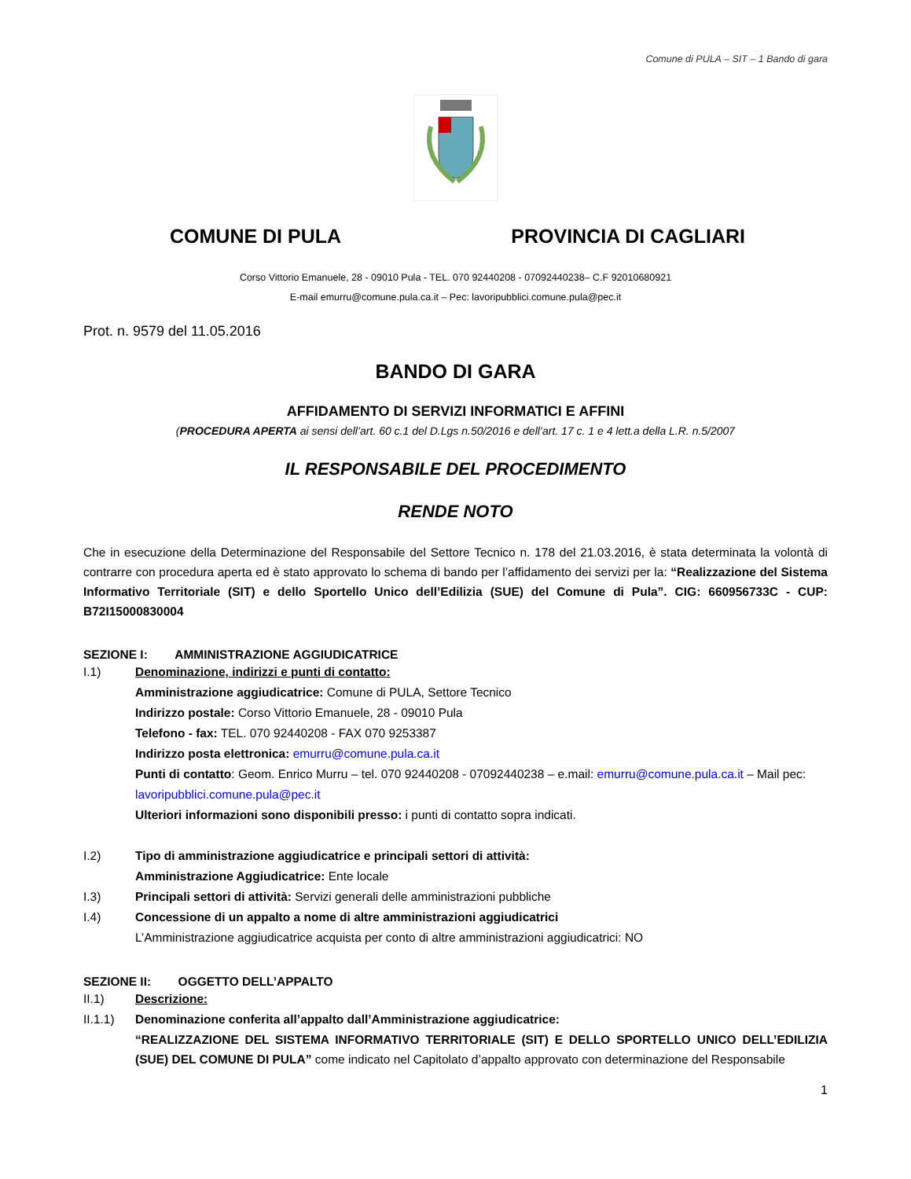Comune di PULA – SIT – 1 Bando di gara
COMUNE DI PULA PROVINCIA DI CAGLIARI
Corso Vittorio Emanuele, 28 - 09010 Pula - TEL. 070 92440208 - 07092440238– C.F 92010680921
E-mail emurru@comune.pula.ca.it – Pec: lavoripubblici.comune.pula@pec.it
Prot. n. 9579 del 11.05.2016
BANDO DI GARA
AFFIDAMENTO DI SERVIZI INFORMATICI E AFFINI
(PROCEDURA APERTA ai sensi dell’art. 60 c.1 del D.Lgs n.50/2016 e dell’art. 17 c. 1 e 4 lett.a della L.R. n.5/2007
IL RESPONSABILE DEL PROCEDIMENTO
RENDE NOTO
Che in esecuzione della Determinazione del Responsabile del Settore Tecnico n. 178 del 21.03.2016, è stata determinata la volontà di contrarre con procedura aperta ed è stato approvato lo schema di bando per l’affidamento dei servizi per la: “Realizzazione del Sistema Informativo Territoriale (SIT) e dello Sportello Unico dell’Edilizia (SUE) del Comune di Pula”. CIG: 660956733C - CUP: B72I15000830004
SEZIONE I: AMMINISTRAZIONE AGGIUDICATRICE
I.1) Denominazione, indirizzi e punti di contatto:
Amministrazione aggiudicatrice: Comune di PULA, Settore Tecnico
Indirizzo postale: Corso Vittorio Emanuele, 28 - 09010 Pula
Telefono - fax: TEL. 070 92440208 - FAX 070 9253387
Indirizzo posta elettronica: emurru@comune.pula.ca.it
Punti di contatto: Geom. Enrico Murru – tel. 070 92440208 - 07092440238 – e.mail: emurru@comune.pula.ca.it – Mail pec: lavoripubblici.comune.pula@pec.it
Ulteriori informazioni sono disponibili presso: i punti di contatto sopra indicati.
I.2) Tipo di amministrazione aggiudicatrice e principali settori di attività:
Amministrazione Aggiudicatrice: Ente locale
I.3) Principali settori di attività: Servizi generali delle amministrazioni pubbliche
I.4) Concessione di un appalto a nome di altre amministrazioni aggiudicatrici
L’Amministrazione aggiudicatrice acquista per conto di altre amministrazioni aggiudicatrici: NO
SEZIONE II: OGGETTO DELL’APPALTO
II.1) Descrizione:
II.1.1) Denominazione conferita all’appalto dall’Amministrazione aggiudicatrice:
“REALIZZAZIONE DEL SISTEMA INFORMATIVO TERRITORIALE (SIT) E DELLO SPORTELLO UNICO DELL’EDILIZIA (SUE) DEL COMUNE DI PULA” come indicato nel Capitolato d’appalto approvato con determinazione del Responsabile
1